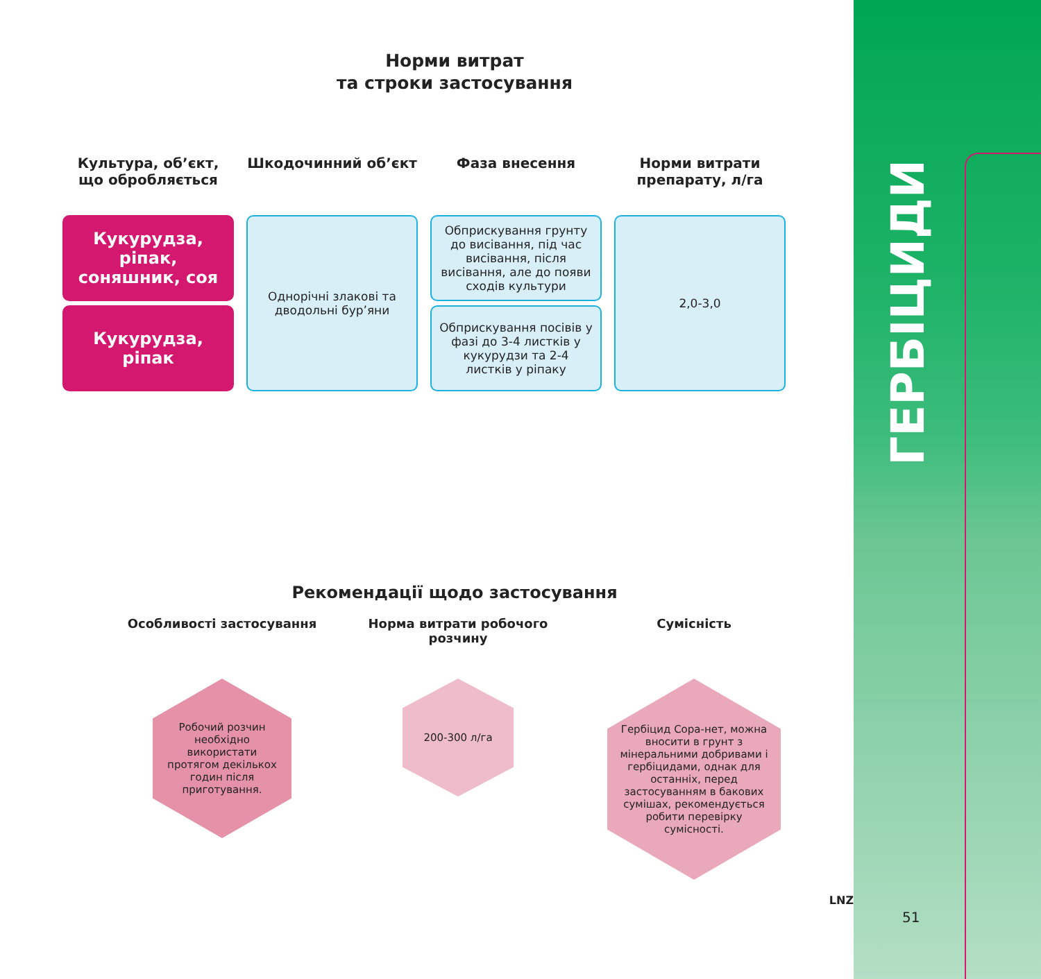Норми витрат
та строки застосування
| Культура, об’єкт, що обробляється | Шкодочинний об’єкт | Фаза внесення | Норми витрати препарату, л/га |
| --- | --- | --- | --- |
| Кукурудза, ріпак, соняшник, соя | Однорічні злакові та дводольні бур’яни | Обприскування грунту до висівання, під час висівання, після висівання, але до появи сходів культури | 2,0-3,0 |
| Кукурудза, ріпак | | Обприскування посівів у фазі до 3-4 листків у кукурудзи та 2-4 листків у ріпаку | |
Рекомендації щодо застосування
Особливості застосування
Робочий розчин необхідно використати протягом декількох годин після приготування.
Норма витрати робочого розчину
200-300 л/га
Сумісність
Гербіцид Сора-нет, можна вносити в грунт з мінеральними добривами і гербіцидами, однак для останніх, перед застосуванням в бакових сумішах, рекомендується робити перевірку сумісності.
LNZ
ГЕРБІЦИДИ
51